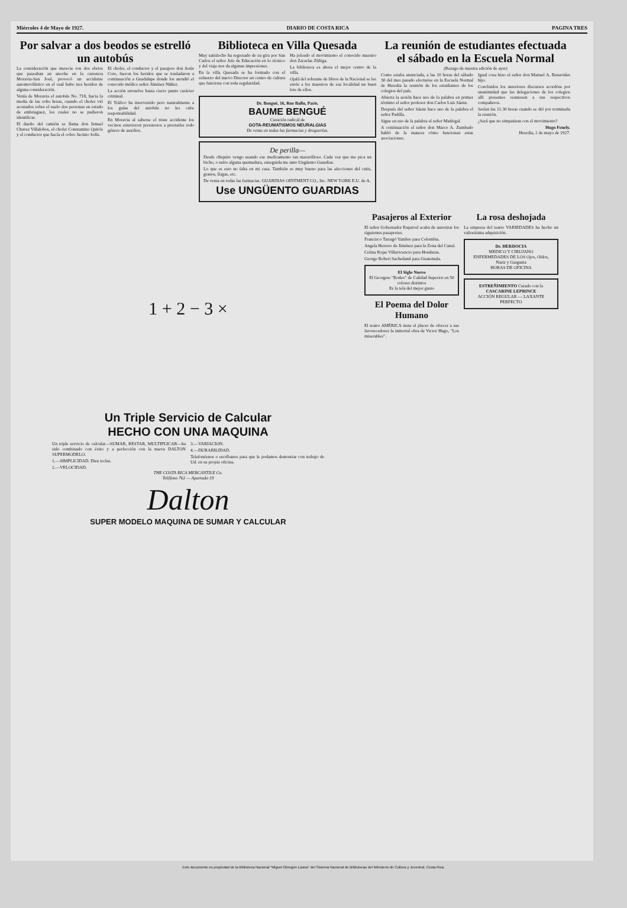Miércoles 4 de Mayo de 1927. DIARIO DE COSTA RICA PAGINA TRES
Por salvar a dos beodos se estrelló un autobús
La consideración que merecie ron dos ebrios que paseaban an anoche en la carretera Moravia-San José, provocó un accidente automovilístico en el cual hubo tres heridos de alguna consideración.
Venía de Moravia el autobús No. 718, hacia la media de las ocho horas, cuando el chofer vió acostados sobre el suelo dos personas en estado de embriaguez, los cuales no se pudieron identificar.
El dueño del camión se llama don Ismael Chaves Villalobos, el chofer Constantino Quirós y el conductor que hacía el cobro Jacinto Solís.
El chofer, el conductor y el pasajero don Jesús Coto, fueron los heridos que se trasladaron a continuación a Guadalupe donde los atendió el conocido médico señor Jiménez Núñez.
La acción envuelve hasta cierto punto carácter criminal.
El Tráfico ha intervenido pero naturalmente a los guías del autobús no les cabe responsabilidad.
En Moravia al saberse el triste accidente los vecinos estuvieron presurosos a prestarles todo género de auxilios.
Biblioteca en Villa Quesada
Muy satisfecho ha regresado de su gira por San Carlos el señor Jefe de Educación en lo técnico y del viaje nos da algunas impresiones.
En la villa Quesada se ha formado con el esfuerzo del nuevo Director un centro de cultura que funciona con toda regularidad.
Ha jefeado el movimiento el conocido maestro don Zacarías Zúñiga.
La biblioteca es ahora el mejor centro de la villa.
Ojalá del sobrante de libros de la Nacional se les envíe a los maestros de esa localidad un buen lote de ellos.
Dr. Bengué, 16, Rue Ballu, Paris.
BAUME BENGUÉ
Curación radical de
GOTA-REUMATISMOS NEURALGIAS
De venta en todas las farmacias y droguerías.
De perilla—
Desde chiquito vengo usando ese medicamento tan maravilloso. Cada vez que me pica un bicho, o sufro alguna quemadura, enseguida me unto Ungüento Guardias.
Lo que es esto no falta en mi casa. También es muy bueno para las afecciones del cutis, granos, llagas, etc.
De venta en todas las farmacias. GUARDIAS OINTMENT CO., Inc. NEW YORK E.U. de A.
Use UNGÜENTO GUARDIAS
La reunión de estudiantes efectuada el sábado en la Escuela Normal
(Rezago de nuestra edición de ayer)
Como estaba anunciada, a las 10 horas del sábado 30 del mes pasado efectuóse en la Escuela Normal de Heredia la reunión de los estudiantes de los colegios del país.
Abierta la sesión hace uso de la palabra en primer término el señor profesor don Carlos Luis Sáenz.
Después del señor Sáenz hace uso de la palabra el señor Padilla.
Sigue en uso de la palabra el señor Madrigal.
A continuación el señor don Marco A. Zumbado habló de la manera cómo funcionan estas asociaciones.
Igual cosa hizo el señor don Manuel A. Benavides hijo.
Concluidos los anteriores discursos acordóse por unanimidad que las delegaciones de los colegios allí presentes reuniesen a sus respectivos compañeros.
Serían las 11.30 horas cuando se dió por terminada la reunión.
¿Será que no simpatizan con el movimiento?
Hugo Fenely.
Heredia, 2 de mayo de 1927.
1 + 2 − 3 ×
Un Triple Servicio de Calcular
HECHO CON UNA MAQUINA
Un triple servicio de calcular—SUMAR, RESTAR, MULTIPLICAR—ha sido combinado con éxito y a perfección con la nueva DALTON SUPERMODELO.
1.—SIMPLICIDAD. Diez teclas.
2.—VELOCIDAD.
3.—VARIACION.
4.—DURABILIDAD.
Telefonéenos o escríbanos para que le podamos demostrar con trabajo de Ud. en su propia oficina.
THE COSTA RICA MERCANTILE Co.
Teléfono 762 — Apartado 19
Dalton
SUPER MODELO MAQUINA DE SUMAR Y CALCULAR
Pasajeros al Exterior
El señor Gobernador Esquivel acaba de autorizar los siguientes pasaportes.
Francisco Tarragó Yambre para Colombia.
Angela Herrero de Jiménez para la Zona del Canal.
Celina Rojas Villavicencio para Honduras.
George Robert Sachedand para Guatemala.
El Siglo Nuevo
El Georgete "Rodeo" de Calidad Superior en 50 colores distintos
Es la tela del mejor gusto
El Poema del Dolor Humano
El teatro AMÉRICA tiene el placer de ofrecer a sus favorecedores la inmortal obra de Victor Hugo, "Los miserables".
La rosa deshojada
La empresa del teatro VARIEDADES ha hecho un valiosísima adquisición.
Dr. HERDOCIA
MEDICO Y CIRUJANO
ENFERMEDADES DE LOS Ojos, Oídos, Nariz y Garganta
HORAS DE OFICINA
ESTREÑIMIENTO Curado con la CASCARINE LEPRINCE
ACCIÓN REGULAR — LAXANTE PERFECTO
Este documento es propiedad de la Biblioteca Nacional "Miguel Obregón Lizano" del Sistema Nacional de Bibliotecas del Ministerio de Cultura y Juventud, Costa Rica.